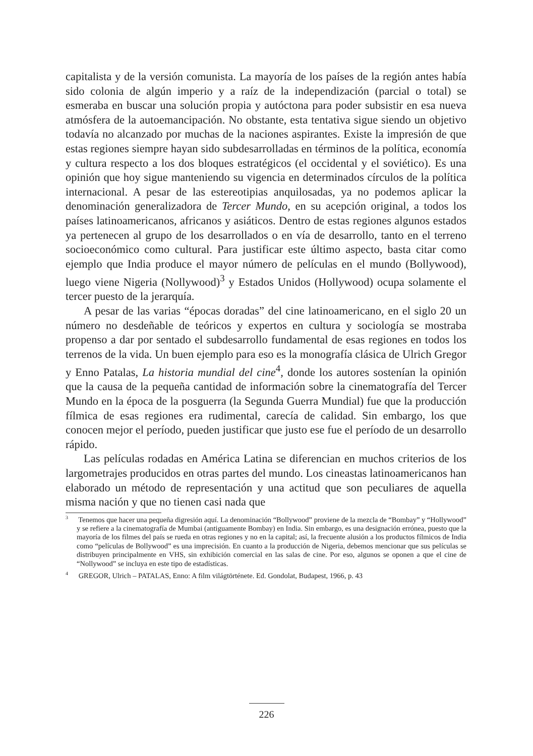capitalista y de la versión comunista. La mayoría de los países de la región antes había sido colonia de algún imperio y a raíz de la independización (parcial o total) se esmeraba en buscar una solución propia y autóctona para poder subsistir en esa nueva atmósfera de la autoemancipación. No obstante, esta tentativa sigue siendo un objetivo todavía no alcanzado por muchas de la naciones aspirantes. Existe la impresión de que estas regiones siempre hayan sido subdesarrolladas en términos de la política, economía y cultura respecto a los dos bloques estratégicos (el occidental y el soviético). Es una opinión que hoy sigue manteniendo su vigencia en determinados círculos de la política internacional. A pesar de las estereotipias anquilosadas, ya no podemos aplicar la denominación generalizadora de Tercer Mundo, en su acepción original, a todos los países latinoamericanos, africanos y asiáticos. Dentro de estas regiones algunos estados ya pertenecen al grupo de los desarrollados o en vía de desarrollo, tanto en el terreno socioeconómico como cultural. Para justificar este último aspecto, basta citar como ejemplo que India produce el mayor número de películas en el mundo (Bollywood), luego viene Nigeria (Nollywood)<sup>3</sup> y Estados Unidos (Hollywood) ocupa solamente el tercer puesto de la jerarquía.
A pesar de las varias “épocas doradas” del cine latinoamericano, en el siglo 20 un número no desdeñable de teóricos y expertos en cultura y sociología se mostraba propenso a dar por sentado el subdesarrollo fundamental de esas regiones en todos los terrenos de la vida. Un buen ejemplo para eso es la monografía clásica de Ulrich Gregor y Enno Patalas, La historia mundial del cine<sup>4</sup>, donde los autores sostenían la opinión que la causa de la pequeña cantidad de información sobre la cinematografía del Tercer Mundo en la época de la posguerra (la Segunda Guerra Mundial) fue que la producción fílmica de esas regiones era rudimental, carecía de calidad. Sin embargo, los que conocen mejor el período, pueden justificar que justo ese fue el período de un desarrollo rápido.
Las películas rodadas en América Latina se diferencian en muchos criterios de los largometrajes producidos en otras partes del mundo. Los cineastas latinoamericanos han elaborado un método de representación y una actitud que son peculiares de aquella misma nación y que no tienen casi nada que
<sup>3</sup> Tenemos que hacer una pequeña digresión aquí. La denominación “Bollywood” proviene de la mezcla de “Bombay” y “Hollywood” y se refiere a la cinematografía de Mumbai (antiguamente Bombay) en India. Sin embargo, es una designación errónea, puesto que la mayoría de los filmes del país se rueda en otras regiones y no en la capital; así, la frecuente alusión a los productos fílmicos de India como “películas de Bollywood” es una imprecisión. En cuanto a la producción de Nigeria, debemos mencionar que sus películas se distribuyen principalmente en VHS, sin exhibición comercial en las salas de cine. Por eso, algunos se oponen a que el cine de “Nollywood” se incluya en este tipo de estadísticas.
<sup>4</sup> GREGOR, Ulrich – PATALAS, Enno: A film világtörténete. Ed. Gondolat, Budapest, 1966, p. 43
226